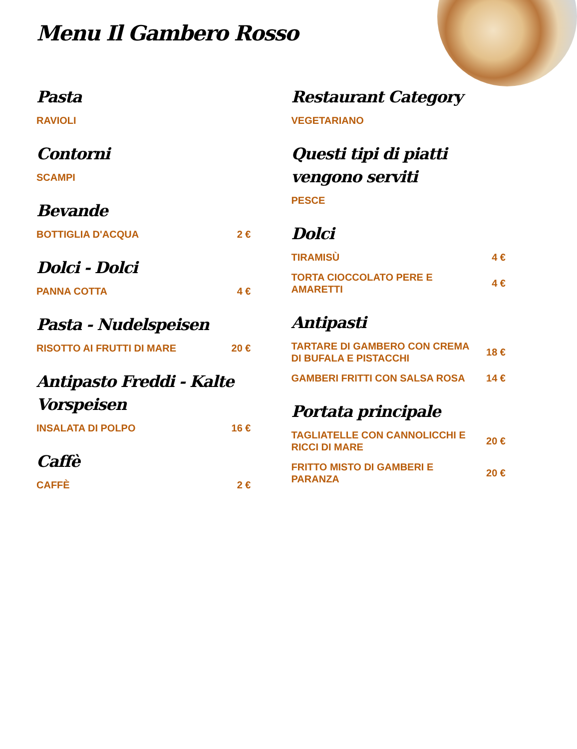Menu Il Gambero Rosso
Pasta
RAVIOLI
Contorni
SCAMPI
Bevande
BOTTIGLIA D'ACQUA 2 €
Dolci - Dolci
PANNA COTTA 4 €
Pasta - Nudelspeisen
RISOTTO AI FRUTTI DI MARE 20 €
Antipasto Freddi - Kalte Vorspeisen
INSALATA DI POLPO 16 €
Caffè
CAFFÈ 2 €
Restaurant Category
VEGETARIANO
Questi tipi di piatti vengono serviti
PESCE
Dolci
TIRAMISÙ 4 €
TORTA CIOCCOLATO PERE E AMARETTI 4 €
Antipasti
TARTARE DI GAMBERO CON CREMA DI BUFALA E PISTACCHI 18 €
GAMBERI FRITTI CON SALSA ROSA 14 €
Portata principale
TAGLIATELLE CON CANNOLICCHI E RICCI DI MARE 20 €
FRITTO MISTO DI GAMBERI E PARANZA 20 €